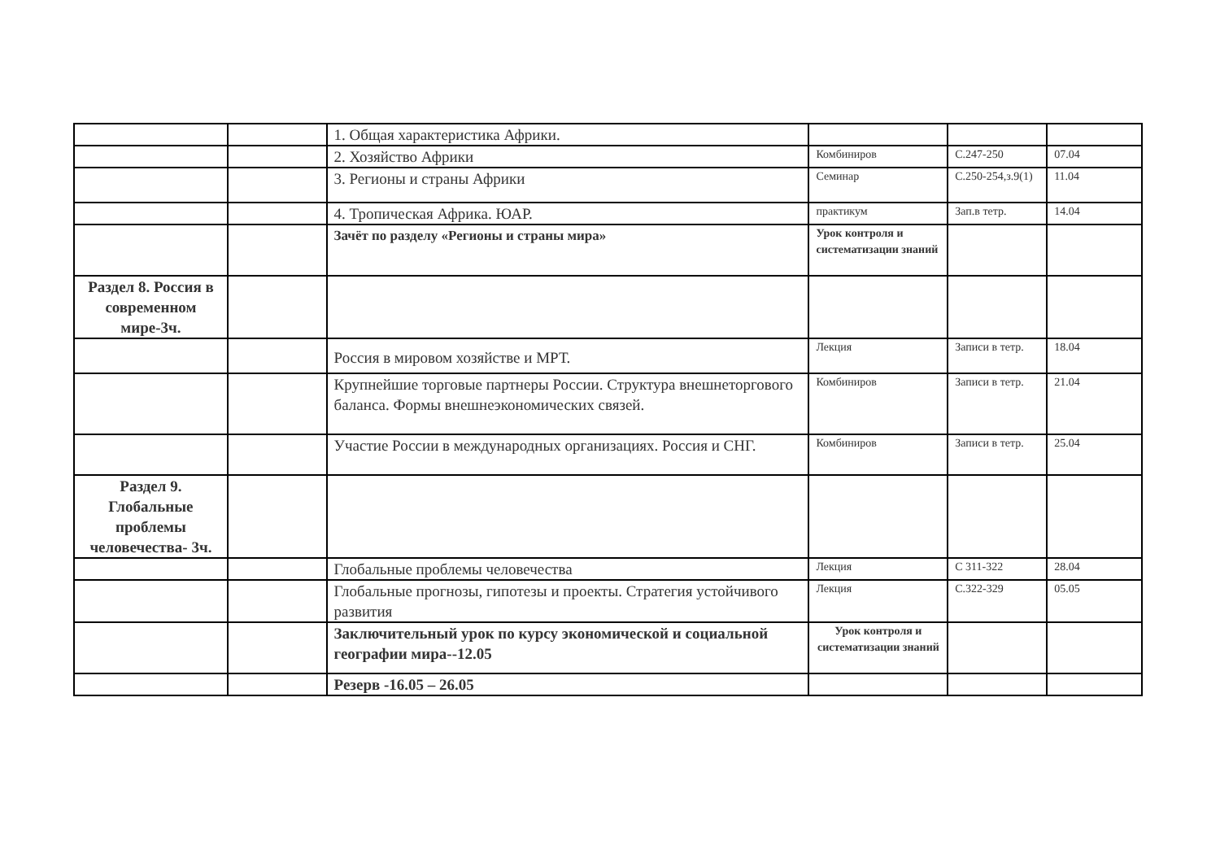| | | 1. Общая характеристика Африки. | | | |
| | | 2. Хозяйство Африки | Комбиниров | С.247-250 | 07.04 |
| | | 3. Регионы и страны Африки | Семинар | С.250-254,з.9(1) | 11.04 |
| | | 4. Тропическая Африка. ЮАР. | практикум | Зап.в тетр. | 14.04 |
| | | Зачёт по разделу «Регионы и страны мира» | Урок контроля и систематизации знаний | | |
| Раздел 8. Россия в современном мире-3ч. | | | | | |
| | | Россия в мировом хозяйстве и МРТ. | Лекция | Записи в тетр. | 18.04 |
| | | Крупнейшие торговые партнеры России. Структура внешнеторгового баланса. Формы внешнеэкономических связей. | Комбиниров | Записи в тетр. | 21.04 |
| | | Участие России в международных организациях. Россия и СНГ. | Комбиниров | Записи в тетр. | 25.04 |
| Раздел 9. Глобальные проблемы человечества- 3ч. | | | | | |
| | | Глобальные проблемы человечества | Лекция | С 311-322 | 28.04 |
| | | Глобальные прогнозы, гипотезы и проекты. Стратегия устойчивого развития | Лекция | С.322-329 | 05.05 |
| | | Заключительный урок по курсу экономической и социальной географии мира--12.05 | Урок контроля и систематизации знаний | | |
| | | Резерв -16.05 – 26.05 | | | |